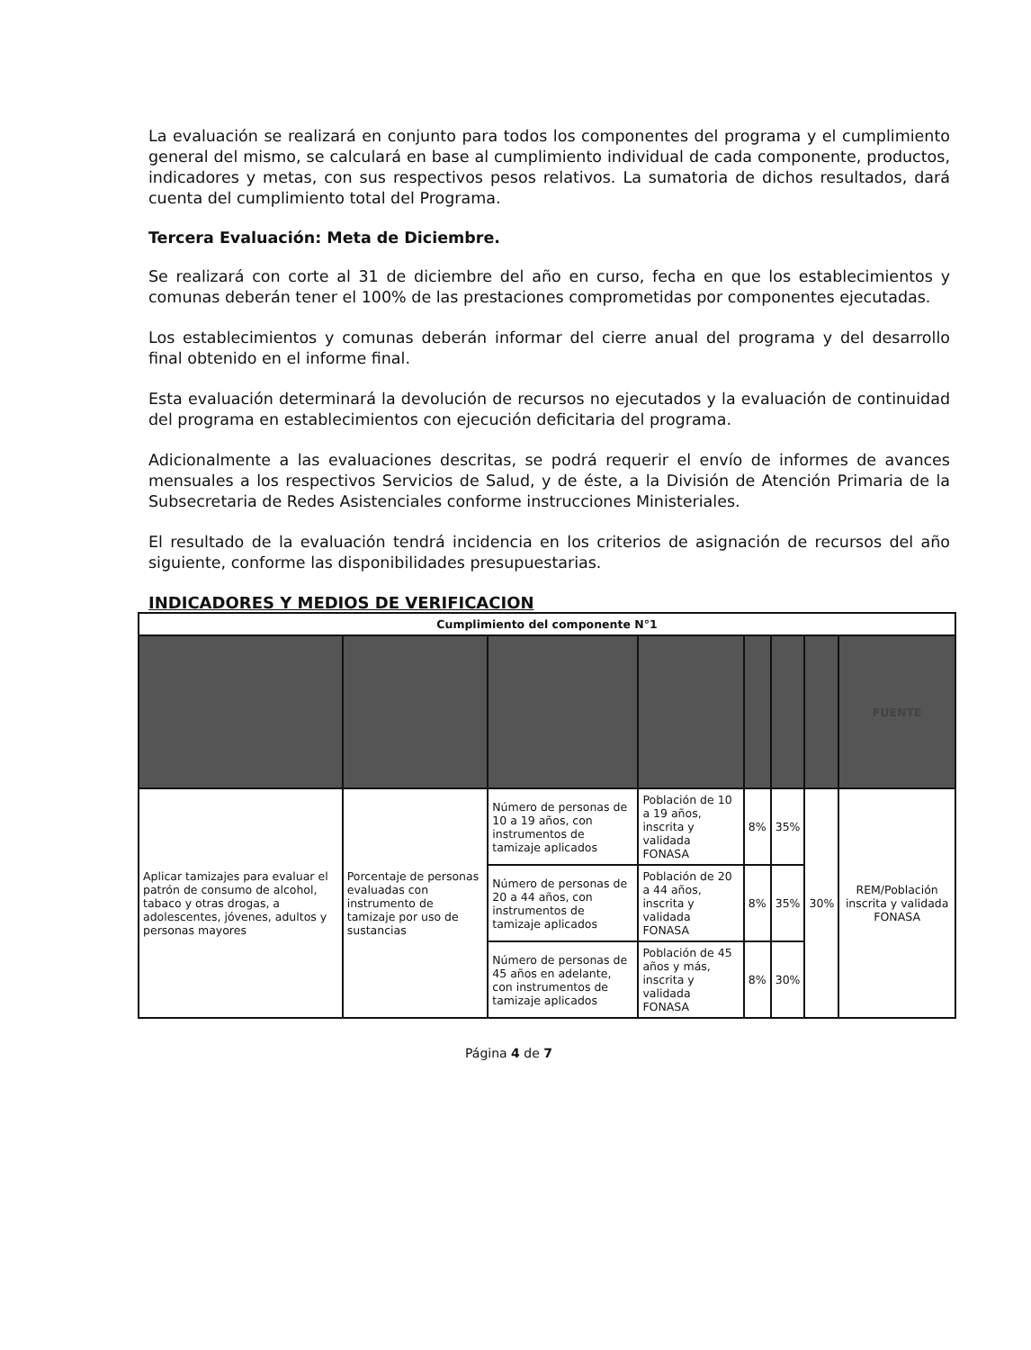La evaluación se realizará en conjunto para todos los componentes del programa y el cumplimiento general del mismo, se calculará en base al cumplimiento individual de cada componente, productos, indicadores y metas, con sus respectivos pesos relativos. La sumatoria de dichos resultados, dará cuenta del cumplimiento total del Programa.
Tercera Evaluación: Meta de Diciembre.
Se realizará con corte al 31 de diciembre del año en curso, fecha en que los establecimientos y comunas deberán tener el 100% de las prestaciones comprometidas por componentes ejecutadas.
Los establecimientos y comunas deberán informar del cierre anual del programa y del desarrollo final obtenido en el informe final.
Esta evaluación determinará la devolución de recursos no ejecutados y la evaluación de continuidad del programa en establecimientos con ejecución deficitaria del programa.
Adicionalmente a las evaluaciones descritas, se podrá requerir el envío de informes de avances mensuales a los respectivos Servicios de Salud, y de éste, a la División de Atención Primaria de la Subsecretaria de Redes Asistenciales conforme instrucciones Ministeriales.
El resultado de la evaluación tendrá incidencia en los criterios de asignación de recursos del año siguiente, conforme las disponibilidades presupuestarias.
INDICADORES Y MEDIOS DE VERIFICACION
| Cumplimiento del componente N°1 | | | | | | | |
| --- | --- | --- | --- | --- | --- | --- | --- |
| | | | | | | | FUENTE |
| Aplicar tamizajes para evaluar el patrón de consumo de alcohol, tabaco y otras drogas, a adolescentes, jóvenes, adultos y personas mayores | Porcentaje de personas evaluadas con instrumento de tamizaje por uso de sustancias | Número de personas de 10 a 19 años, con instrumentos de tamizaje aplicados | Población de 10 a 19 años, inscrita y validada FONASA | 8% | 35% | 30% | REM/Población inscrita y validada FONASA |
| | | Número de personas de 20 a 44 años, con instrumentos de tamizaje aplicados | Población de 20 a 44 años, inscrita y validada FONASA | 8% | 35% | | |
| | | Número de personas de 45 años en adelante, con instrumentos de tamizaje aplicados | Población de 45 años y más, inscrita y validada FONASA | 8% | 30% | | |
Página 4 de 7